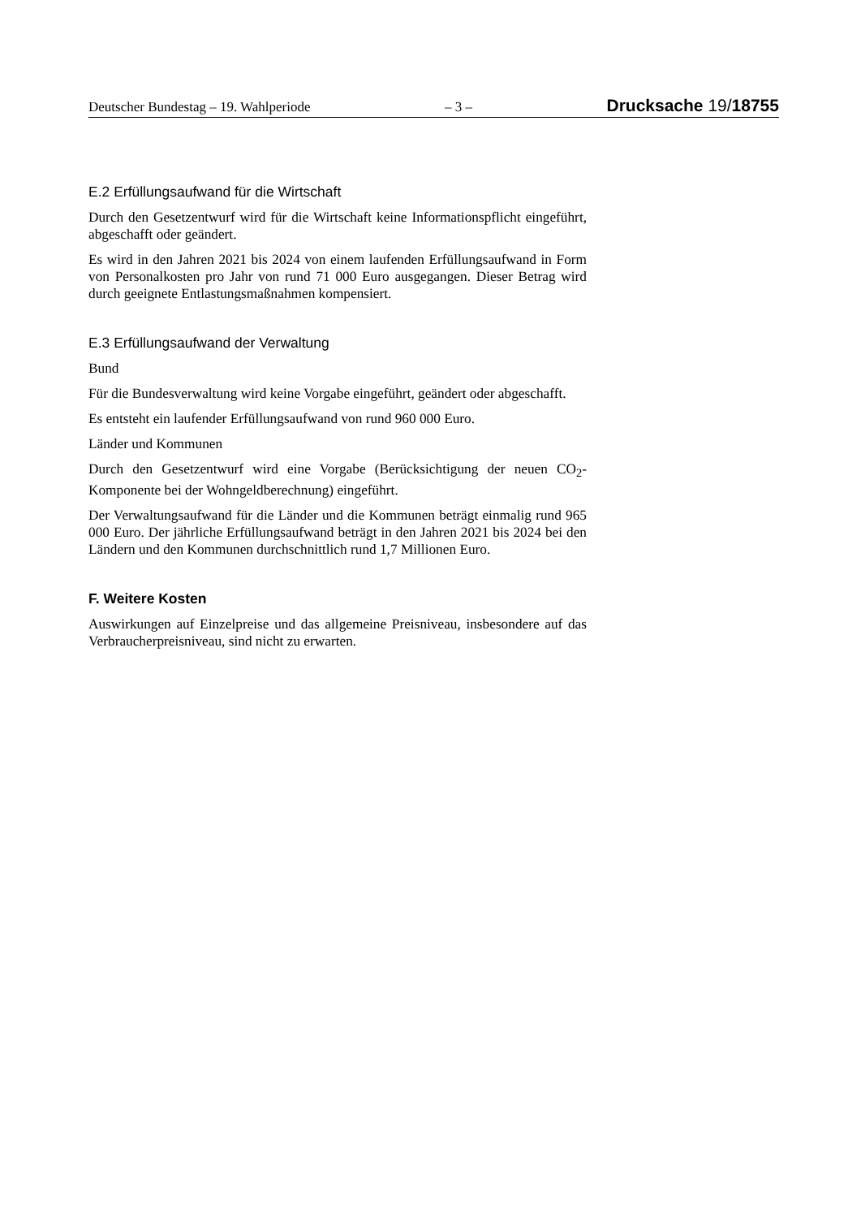Deutscher Bundestag – 19. Wahlperiode – 3 – Drucksache 19/18755
E.2 Erfüllungsaufwand für die Wirtschaft
Durch den Gesetzentwurf wird für die Wirtschaft keine Informationspflicht eingeführt, abgeschafft oder geändert.
Es wird in den Jahren 2021 bis 2024 von einem laufenden Erfüllungsaufwand in Form von Personalkosten pro Jahr von rund 71 000 Euro ausgegangen. Dieser Betrag wird durch geeignete Entlastungsmaßnahmen kompensiert.
E.3 Erfüllungsaufwand der Verwaltung
Bund
Für die Bundesverwaltung wird keine Vorgabe eingeführt, geändert oder abgeschafft.
Es entsteht ein laufender Erfüllungsaufwand von rund 960 000 Euro.
Länder und Kommunen
Durch den Gesetzentwurf wird eine Vorgabe (Berücksichtigung der neuen CO<sub>2</sub>-Komponente bei der Wohngeldberechnung) eingeführt.
Der Verwaltungsaufwand für die Länder und die Kommunen beträgt einmalig rund 965 000 Euro. Der jährliche Erfüllungsaufwand beträgt in den Jahren 2021 bis 2024 bei den Ländern und den Kommunen durchschnittlich rund 1,7 Millionen Euro.
F. Weitere Kosten
Auswirkungen auf Einzelpreise und das allgemeine Preisniveau, insbesondere auf das Verbraucherpreisniveau, sind nicht zu erwarten.